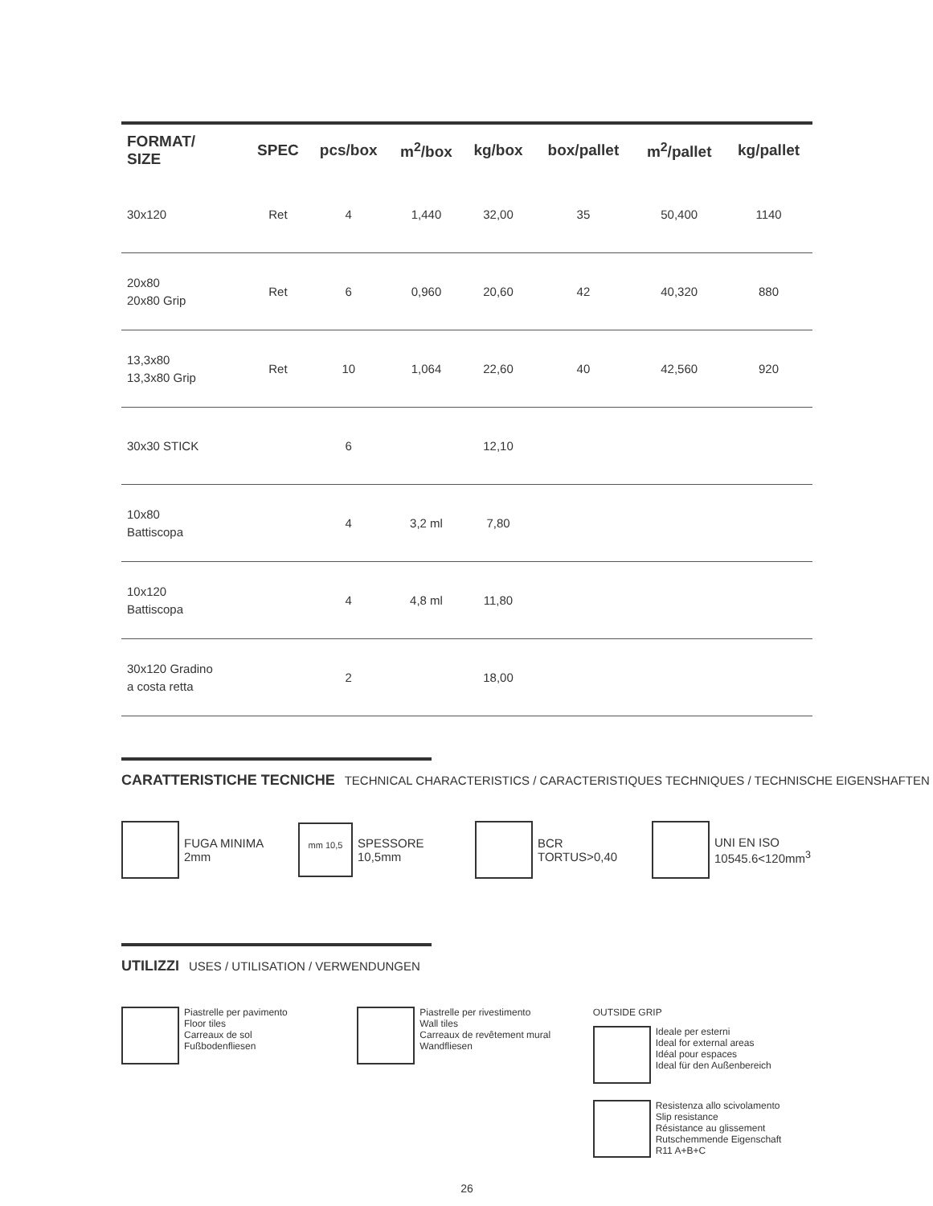| FORMAT/ SIZE | SPEC | pcs/box | m<sup>2</sup>/box | kg/box | box/pallet | m<sup>2</sup>/pallet | kg/pallet |
| --- | --- | --- | --- | --- | --- | --- | --- |
| 30x120 | Ret | 4 | 1,440 | 32,00 | 35 | 50,400 | 1140 |
| 20x80 20x80 Grip | Ret | 6 | 0,960 | 20,60 | 42 | 40,320 | 880 |
| 13,3x80 13,3x80 Grip | Ret | 10 | 1,064 | 22,60 | 40 | 42,560 | 920 |
| 30x30 STICK | | 6 | | 12,10 | | | |
| 10x80 Battiscopa | | 4 | 3,2 ml | 7,80 | | | |
| 10x120 Battiscopa | | 4 | 4,8 ml | 11,80 | | | |
| 30x120 Gradino a costa retta | | 2 | | 18,00 | | | |
CARATTERISTICHE TECNICHE TECHNICAL CHARACTERISTICS / CARACTERISTIQUES TECHNIQUES / TECHNISCHE EIGENSHAFTEN
FUGA MINIMA
2mm
mm 10,5
SPESSORE
10,5mm
BCR TORTUS>0,40 UNI EN ISO
10545.6<120mm<sup>3</sup>
UTILIZZI USES / UTILISATION / VERWENDUNGEN
Piastrelle per pavimento
Floor tiles
Carreaux de sol
Fußbodenfliesen
Piastrelle per rivestimento
Wall tiles
Carreaux de revêtement mural
Wandfliesen
OUTSIDE GRIP
Ideale per esterni
Ideal for external areas
Idéal pour espaces
Ideal für den Außenbereich
Resistenza allo scivolamento
Slip resistance
Résistance au glissement
Rutschemmende Eigenschaft
R11 A+B+C
26